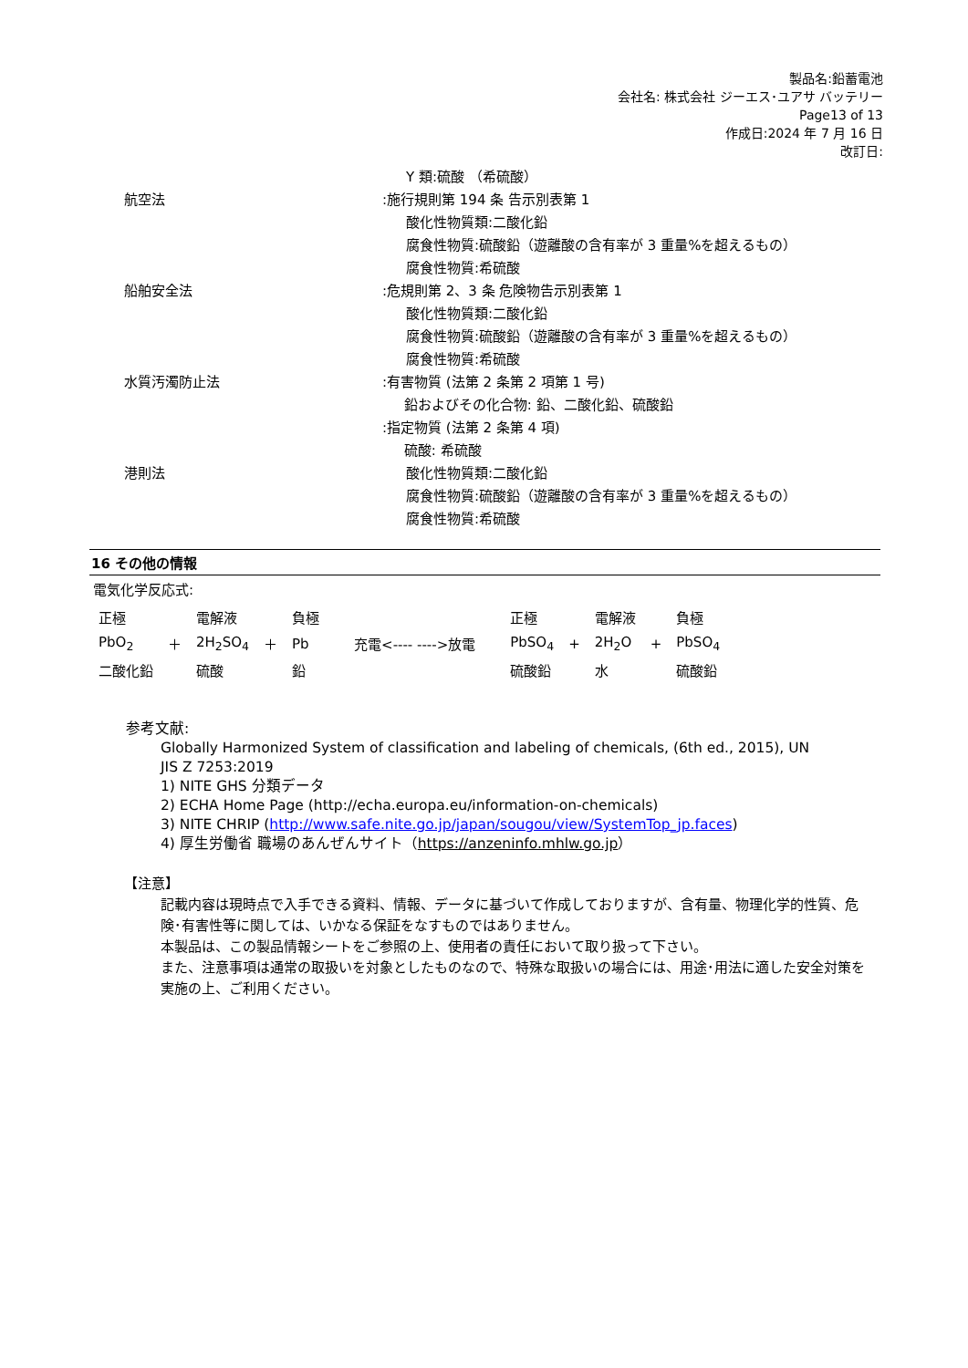製品名:鉛蓄電池
会社名: 株式会社 ジーエス･ユアサ バッテリー
Page13 of 13
作成日:2024 年 7 月 16 日
改訂日:
Y 類:硫酸 （希硫酸）
航空法 :施行規則第 194 条 告示別表第 1
酸化性物質類:二酸化鉛
腐食性物質:硫酸鉛（遊離酸の含有率が 3 重量%を超えるもの）
腐食性物質:希硫酸
船舶安全法 :危規則第 2、3 条 危険物告示別表第 1
酸化性物質類:二酸化鉛
腐食性物質:硫酸鉛（遊離酸の含有率が 3 重量%を超えるもの）
腐食性物質:希硫酸
水質汚濁防止法 :有害物質 (法第 2 条第 2 項第 1 号)
鉛およびその化合物: 鉛、二酸化鉛、硫酸鉛
:指定物質 (法第 2 条第 4 項)
硫酸: 希硫酸
港則法 酸化性物質類:二酸化鉛
腐食性物質:硫酸鉛（遊離酸の含有率が 3 重量%を超えるもの）
腐食性物質:希硫酸
16 その他の情報
電気化学反応式:
| 正極 | | 電解液 | | 負極 | | 正極 | | 電解液 | | 負極 |
| PbO<sub>2</sub> | ＋ | 2H<sub>2</sub>SO<sub>4</sub> | ＋ | Pb | 充電<---- ---->放電 | PbSO<sub>4</sub> | + | 2H<sub>2</sub>O | + | PbSO<sub>4</sub> |
| 二酸化鉛 | | 硫酸 | | 鉛 | | 硫酸鉛 | | 水 | | 硫酸鉛 |
参考文献:
Globally Harmonized System of classification and labeling of chemicals, (6th ed., 2015), UN
JIS Z 7253:2019
1) NITE GHS 分類データ
2) ECHA Home Page (http://echa.europa.eu/information-on-chemicals)
3) NITE CHRIP (http://www.safe.nite.go.jp/japan/sougou/view/SystemTop_jp.faces)
4) 厚生労働省 職場のあんぜんサイト（https://anzeninfo.mhlw.go.jp）
【注意】
記載内容は現時点で入手できる資料、情報、データに基づいて作成しておりますが、含有量、物理化学的性質、危険･有害性等に関しては、いかなる保証をなすものではありません。
本製品は、この製品情報シートをご参照の上、使用者の責任において取り扱って下さい。
また、注意事項は通常の取扱いを対象としたものなので、特殊な取扱いの場合には、用途･用法に適した安全対策を実施の上、ご利用ください。